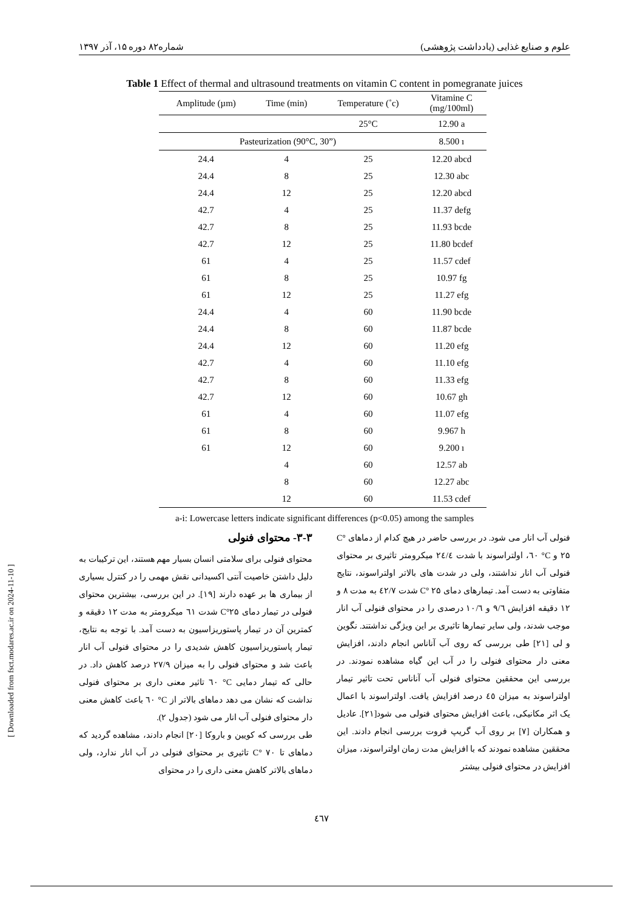علوم و صنایع غذایی (یادداشت پژوهشی) شماره۸۲ دوره ۱۵، آذر ۱۳۹۷
Table 1 Effect of thermal and ultrasound treatments on vitamin C content in pomegranate juices
| Amplitude (µm) | Time (min) | Temperature (˚c) | Vitamine C (mg/100ml) |
| --- | --- | --- | --- |
| | | 25°C | 12.90 a |
| Pasteurization (90°C, 30”) | | | 8.500 ı |
| 24.4 | 4 | 25 | 12.20 abcd |
| 24.4 | 8 | 25 | 12.30 abc |
| 24.4 | 12 | 25 | 12.20 abcd |
| 42.7 | 4 | 25 | 11.37 defg |
| 42.7 | 8 | 25 | 11.93 bcde |
| 42.7 | 12 | 25 | 11.80 bcdef |
| 61 | 4 | 25 | 11.57 cdef |
| 61 | 8 | 25 | 10.97 fg |
| 61 | 12 | 25 | 11.27 efg |
| 24.4 | 4 | 60 | 11.90 bcde |
| 24.4 | 8 | 60 | 11.87 bcde |
| 24.4 | 12 | 60 | 11.20 efg |
| 42.7 | 4 | 60 | 11.10 efg |
| 42.7 | 8 | 60 | 11.33 efg |
| 42.7 | 12 | 60 | 10.67 gh |
| 61 | 4 | 60 | 11.07 efg |
| 61 | 8 | 60 | 9.967 h |
| 61 | 12 | 60 | 9.200 ı |
| | 4 | 60 | 12.57 ab |
| | 8 | 60 | 12.27 abc |
| | 12 | 60 | 11.53 cdef |
a-i: Lowercase letters indicate significant differences (p<0.05) among the samples
۳-۳- محتوای فنولی
محتوای فنولی برای سلامتی انسان بسیار مهم هستند، این ترکیبات به دلیل داشتن خاصیت آنتی اکسیدانی نقش مهمی را در کنترل بسیاری از بیماری ها بر عهده دارند [۱۹]. در این بررسی، بیشترین محتوای فنولی در تیمار دمای ۲۵°C شدت ٦١ میکرومتر به مدت ۱۲ دقیقه و کمترین آن در تیمار پاستوریزاسیون به دست آمد. با توجه به نتایج، تیمار پاستوریزاسیون کاهش شدیدی را در محتوای فنولی آب انار باعث شد و محتوای فنولی را به میزان ۲۷/۹ درصد کاهش داد. در حالی که تیمار دمایی C° ٦٠ تاثیر معنی داری بر محتوای فنولی نداشت که نشان می دهد دماهای بالاتر از C° ٦٠ باعث کاهش معنی دار محتوای فنولی آب انار می شود (جدول ۲).
طی بررسی که کویین و باروکا [۲۰] انجام دادند، مشاهده گردید که دماهای تا C° ۷۰ تاثیری بر محتوای فنولی در آب انار ندارد، ولی دماهای بالاتر کاهش معنی داری را در محتوای
فنولی آب انار می شود. در بررسی حاضر در هیچ کدام از دماهای C° ۲۵ و C° ٦٠، اولتراسوند با شدت ۲٤/٤ میکرومتر تاثیری بر محتوای فنولی آب انار نداشتند، ولی در شدت های بالاتر اولتراسوند، نتایج متفاوتی به دست آمد. تیمارهای دمای C° ۲۵ شدت ٤۲/۷ به مدت ۸ و ۱۲ دقیقه افزایش ۹/٦ و ۱۰/٦ درصدی را در محتوای فنولی آب انار موجب شدند، ولی سایر تیمارها تاثیری بر این ویژگی نداشتند. نگوین و لی [۲۱] طی بررسی که روی آب آناناس انجام دادند، افزایش معنی دار محتوای فنولی را در آب این گیاه مشاهده نمودند. در بررسی این محققین محتوای فنولی آب آناناس تحت تاثیر تیمار اولتراسوند به میزان ٤٥ درصد افزایش یافت. اولتراسوند با اعمال یک اثر مکانیکی، باعث افزایش محتوای فنولی می شود[۲۱]. عادیل و همکاران [۷] بر روی آب گریپ فروت بررسی انجام دادند. این محققین مشاهده نمودند که با افزایش مدت زمان اولتراسوند، میزان افزایش در محتوای فنولی بیشتر
[ Downloaded from fsct.modares.ac.ir on 2024-11-10 ]
٤٦٧